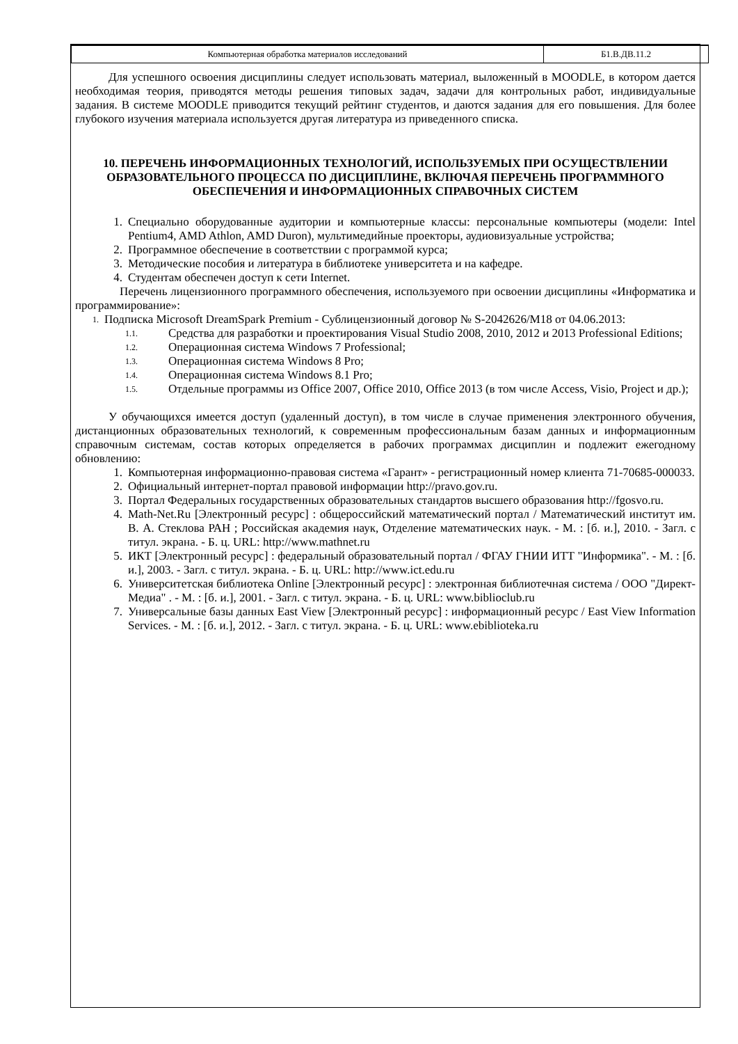| Компьютерная обработка материалов исследований | Б1.В.ДВ.11.2 |
Для успешного освоения дисциплины следует использовать материал, выложенный в MOODLE, в котором дается необходимая теория, приводятся методы решения типовых задач, задачи для контрольных работ, индивидуальные задания. В системе MOODLE приводится текущий рейтинг студентов, и даются задания для его повышения. Для более глубокого изучения материала используется другая литература из приведенного списка.
10. ПЕРЕЧЕНЬ ИНФОРМАЦИОННЫХ ТЕХНОЛОГИЙ, ИСПОЛЬЗУЕМЫХ ПРИ ОСУЩЕСТВЛЕНИИ ОБРАЗОВАТЕЛЬНОГО ПРОЦЕССА ПО ДИСЦИПЛИНЕ, ВКЛЮЧАЯ ПЕРЕЧЕНЬ ПРОГРАММНОГО ОБЕСПЕЧЕНИЯ И ИНФОРМАЦИОННЫХ СПРАВОЧНЫХ СИСТЕМ
1. Специально оборудованные аудитории и компьютерные классы: персональные компьютеры (модели: Intel Pentium4, AMD Athlon, AMD Duron), мультимедийные проекторы, аудиовизуальные устройства;
2. Программное обеспечение в соответствии с программой курса;
3. Методические пособия и литература в библиотеке университета и на кафедре.
4. Студентам обеспечен доступ к сети Internet.
Перечень лицензионного программного обеспечения, используемого при освоении дисциплины «Информатика и программирование»:
1. Подписка Microsoft DreamSpark Premium - Сублицензионный договор № S-2042626/M18 от 04.06.2013:
1.1. Средства для разработки и проектирования Visual Studio 2008, 2010, 2012 и 2013 Professional Editions;
1.2. Операционная система Windows 7 Professional;
1.3. Операционная система Windows 8 Pro;
1.4. Операционная система Windows 8.1 Pro;
1.5. Отдельные программы из Office 2007, Office 2010, Office 2013 (в том числе Access, Visio, Project и др.);
У обучающихся имеется доступ (удаленный доступ), в том числе в случае применения электронного обучения, дистанционных образовательных технологий, к современным профессиональным базам данных и информационным справочным системам, состав которых определяется в рабочих программах дисциплин и подлежит ежегодному обновлению:
1. Компьютерная информационно-правовая система «Гарант» - регистрационный номер клиента 71-70685-000033.
2. Официальный интернет-портал правовой информации http://pravo.gov.ru.
3. Портал Федеральных государственных образовательных стандартов высшего образования http://fgosvo.ru.
4. Math-Net.Ru [Электронный ресурс] : общероссийский математический портал / Математический институт им. В. А. Стеклова РАН ; Российская академия наук, Отделение математических наук. - М. : [б. и.], 2010. - Загл. с титул. экрана. - Б. ц. URL: http://www.mathnet.ru
5. ИКТ [Электронный ресурс] : федеральный образовательный портал / ФГАУ ГНИИ ИТТ "Информика". - М. : [б. и.], 2003. - Загл. с титул. экрана. - Б. ц. URL: http://www.ict.edu.ru
6. Университетская библиотека Online [Электронный ресурс] : электронная библиотечная система / ООО "Директ-Медиа" . - М. : [б. и.], 2001. - Загл. с титул. экрана. - Б. ц. URL: www.biblioclub.ru
7. Универсальные базы данных East View [Электронный ресурс] : информационный ресурс / East View Information Services. - М. : [б. и.], 2012. - Загл. с титул. экрана. - Б. ц. URL: www.ebiblioteka.ru